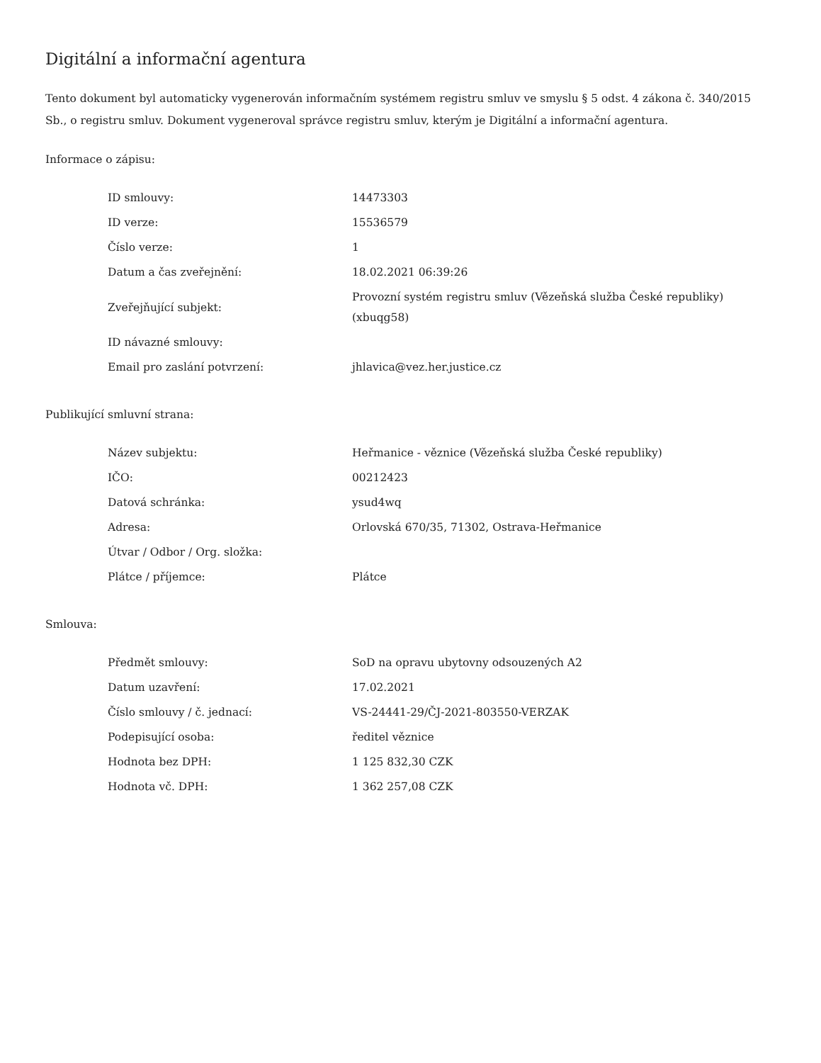Digitální a informační agentura
Tento dokument byl automaticky vygenerován informačním systémem registru smluv ve smyslu § 5 odst. 4 zákona č. 340/2015 Sb., o registru smluv. Dokument vygeneroval správce registru smluv, kterým je Digitální a informační agentura.
Informace o zápisu:
| ID smlouvy: | 14473303 |
| ID verze: | 15536579 |
| Číslo verze: | 1 |
| Datum a čas zveřejnění: | 18.02.2021 06:39:26 |
| Zveřejňující subjekt: | Provozní systém registru smluv (Vězeňská služba České republiky) (xbuqg58) |
| ID návazné smlouvy: | |
| Email pro zaslání potvrzení: | jhlavica@vez.her.justice.cz |
Publikující smluvní strana:
| Název subjektu: | Heřmanice - věznice (Vězeňská služba České republiky) |
| IČO: | 00212423 |
| Datová schránka: | ysud4wq |
| Adresa: | Orlovská 670/35, 71302, Ostrava-Heřmanice |
| Útvar / Odbor / Org. složka: | |
| Plátce / příjemce: | Plátce |
Smlouva:
| Předmět smlouvy: | SoD na opravu ubytovny odsouzených A2 |
| Datum uzavření: | 17.02.2021 |
| Číslo smlouvy / č. jednací: | VS-24441-29/ČJ-2021-803550-VERZAK |
| Podepisující osoba: | ředitel věznice |
| Hodnota bez DPH: | 1 125 832,30 CZK |
| Hodnota vč. DPH: | 1 362 257,08 CZK |